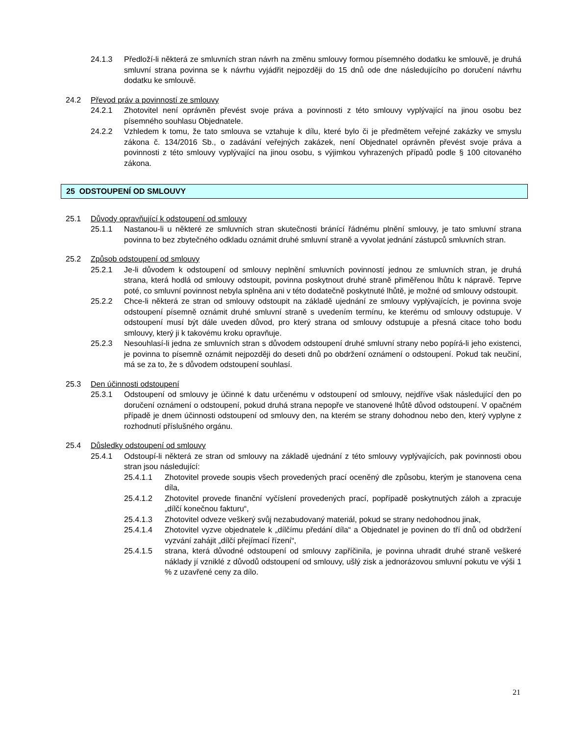24.1.3 Předloží-li některá ze smluvních stran návrh na změnu smlouvy formou písemného dodatku ke smlouvě, je druhá smluvní strana povinna se k návrhu vyjádřit nejpozději do 15 dnů ode dne následujícího po doručení návrhu dodatku ke smlouvě.
24.2 Převod práv a povinností ze smlouvy
24.2.1 Zhotovitel není oprávněn převést svoje práva a povinnosti z této smlouvy vyplývající na jinou osobu bez písemného souhlasu Objednatele.
24.2.2 Vzhledem k tomu, že tato smlouva se vztahuje k dílu, které bylo či je předmětem veřejné zakázky ve smyslu zákona č. 134/2016 Sb., o zadávání veřejných zakázek, není Objednatel oprávněn převést svoje práva a povinnosti z této smlouvy vyplývající na jinou osobu, s výjimkou vyhrazených případů podle § 100 citovaného zákona.
25 ODSTOUPENÍ OD SMLOUVY
25.1 Důvody opravňující k odstoupení od smlouvy
25.1.1 Nastanou-li u některé ze smluvních stran skutečnosti bránící řádnému plnění smlouvy, je tato smluvní strana povinna to bez zbytečného odkladu oznámit druhé smluvní straně a vyvolat jednání zástupců smluvních stran.
25.2 Způsob odstoupení od smlouvy
25.2.1 Je-li důvodem k odstoupení od smlouvy neplnění smluvních povinností jednou ze smluvních stran, je druhá strana, která hodlá od smlouvy odstoupit, povinna poskytnout druhé straně přiměřenou lhůtu k nápravě. Teprve poté, co smluvní povinnost nebyla splněna ani v této dodatečně poskytnuté lhůtě, je možné od smlouvy odstoupit.
25.2.2 Chce-li některá ze stran od smlouvy odstoupit na základě ujednání ze smlouvy vyplývajících, je povinna svoje odstoupení písemně oznámit druhé smluvní straně s uvedením termínu, ke kterému od smlouvy odstupuje. V odstoupení musí být dále uveden důvod, pro který strana od smlouvy odstupuje a přesná citace toho bodu smlouvy, který ji k takovému kroku opravňuje.
25.2.3 Nesouhlasí-li jedna ze smluvních stran s důvodem odstoupení druhé smluvní strany nebo popírá-li jeho existenci, je povinna to písemně oznámit nejpozději do deseti dnů po obdržení oznámení o odstoupení. Pokud tak neučiní, má se za to, že s důvodem odstoupení souhlasí.
25.3 Den účinnosti odstoupení
25.3.1 Odstoupení od smlouvy je účinné k datu určenému v odstoupení od smlouvy, nejdříve však následující den po doručení oznámení o odstoupení, pokud druhá strana nepopře ve stanovené lhůtě důvod odstoupení. V opačném případě je dnem účinnosti odstoupení od smlouvy den, na kterém se strany dohodnou nebo den, který vyplyne z rozhodnutí příslušného orgánu.
25.4 Důsledky odstoupení od smlouvy
25.4.1 Odstoupí-li některá ze stran od smlouvy na základě ujednání z této smlouvy vyplývajících, pak povinnosti obou stran jsou následující:
25.4.1.1 Zhotovitel provede soupis všech provedených prací oceněný dle způsobu, kterým je stanovena cena díla,
25.4.1.2 Zhotovitel provede finanční vyčíslení provedených prací, popřípadě poskytnutých záloh a zpracuje „dílčí konečnou fakturu“,
25.4.1.3 Zhotovitel odveze veškerý svůj nezabudovaný materiál, pokud se strany nedohodnou jinak,
25.4.1.4 Zhotovitel vyzve objednatele k „dílčímu předání díla“ a Objednatel je povinen do tří dnů od obdržení vyzvání zahájit „dílčí přejímací řízení“,
25.4.1.5 strana, která důvodné odstoupení od smlouvy zapříčinila, je povinna uhradit druhé straně veškeré náklady jí vzniklé z důvodů odstoupení od smlouvy, ušlý zisk a jednorázovou smluvní pokutu ve výši 1 % z uzavřené ceny za dílo.
21